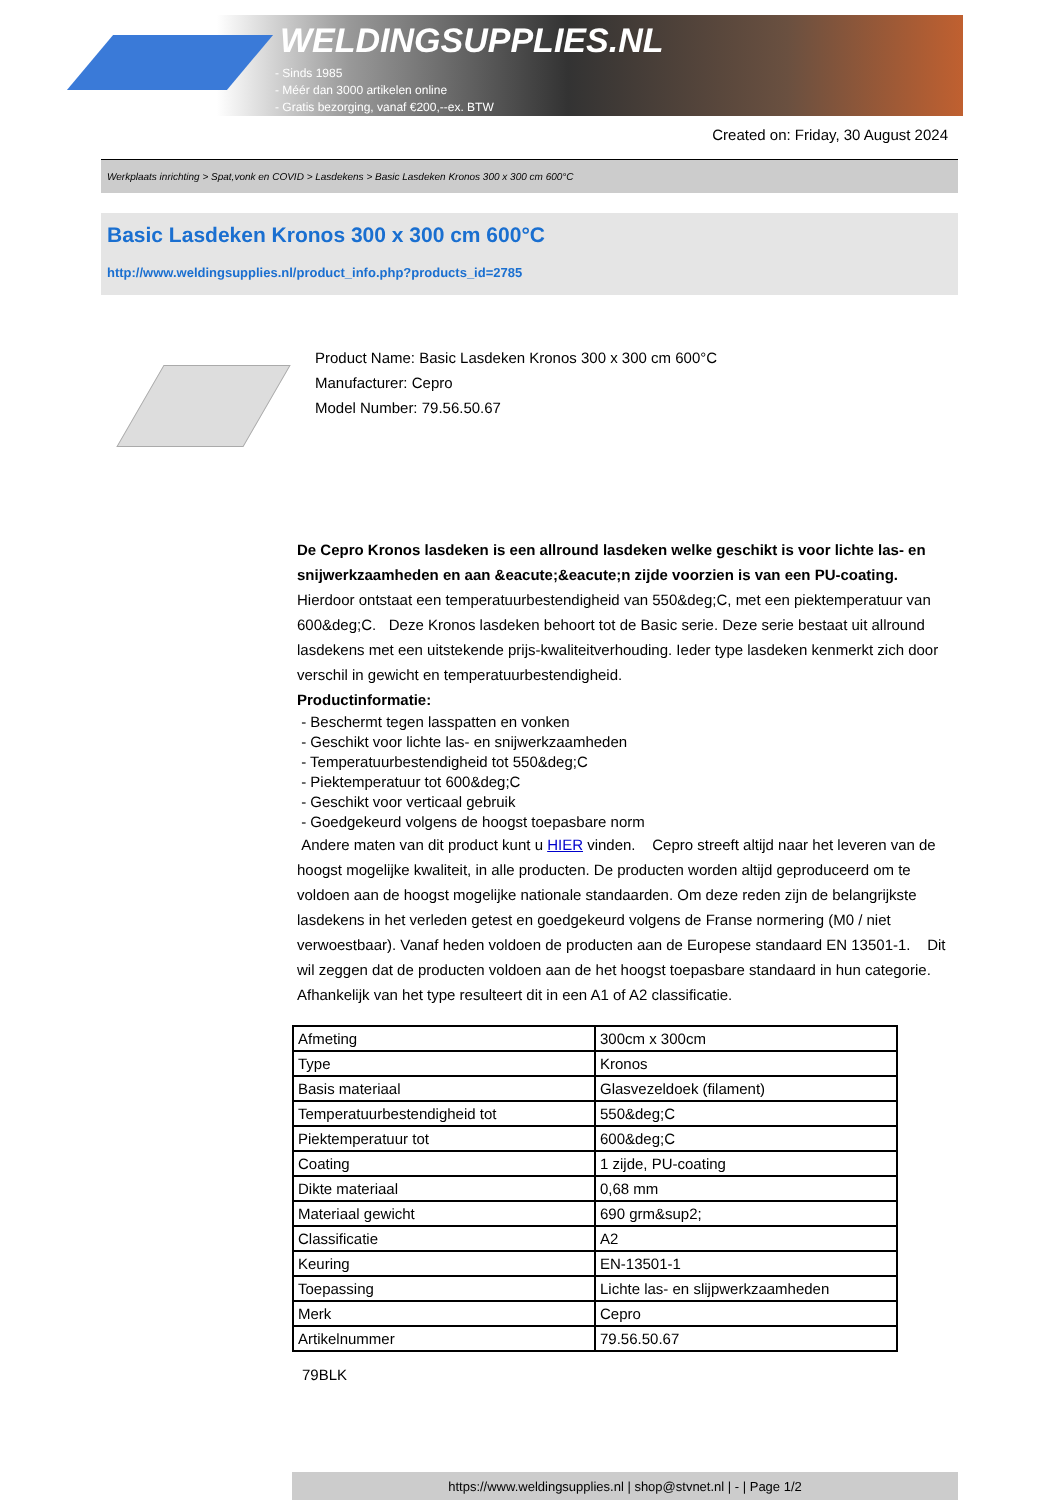WELDINGSUPPLIES.NL
- Sinds 1985
- Méér dan 3000 artikelen online
- Gratis bezorging, vanaf €200,--ex. BTW
Created on: Friday, 30 August 2024
Werkplaats inrichting > Spat,vonk en COVID > Lasdekens > Basic Lasdeken Kronos 300 x 300 cm 600°C
Basic Lasdeken Kronos 300 x 300 cm 600°C
http://www.weldingsupplies.nl/product_info.php?products_id=2785
Product Name: Basic Lasdeken Kronos 300 x 300 cm 600°C
Manufacturer: Cepro
Model Number: 79.56.50.67
De Cepro Kronos lasdeken is een allround lasdeken welke geschikt is voor lichte las- en snijwerkzaamheden en aan &eacute;&eacute;n zijde voorzien is van een PU-coating. Hierdoor ontstaat een temperatuurbestendigheid van 550&deg;C, met een piektemperatuur van 600&deg;C. Deze Kronos lasdeken behoort tot de Basic serie. Deze serie bestaat uit allround lasdekens met een uitstekende prijs-kwaliteitverhouding. Ieder type lasdeken kenmerkt zich door verschil in gewicht en temperatuurbestendigheid.
Productinformatie:
- Beschermt tegen lasspatten en vonken
- Geschikt voor lichte las- en snijwerkzaamheden
- Temperatuurbestendigheid tot 550&deg;C
- Piektemperatuur tot 600&deg;C
- Geschikt voor verticaal gebruik
- Goedgekeurd volgens de hoogst toepasbare norm
Andere maten van dit product kunt u HIER vinden. Cepro streeft altijd naar het leveren van de hoogst mogelijke kwaliteit, in alle producten. De producten worden altijd geproduceerd om te voldoen aan de hoogst mogelijke nationale standaarden. Om deze reden zijn de belangrijkste lasdekens in het verleden getest en goedgekeurd volgens de Franse normering (M0 / niet verwoestbaar). Vanaf heden voldoen de producten aan de Europese standaard EN 13501-1. Dit wil zeggen dat de producten voldoen aan de het hoogst toepasbare standaard in hun categorie. Afhankelijk van het type resulteert dit in een A1 of A2 classificatie.
| Afmeting | 300cm x 300cm |
| Type | Kronos |
| Basis materiaal | Glasvezeldoek (filament) |
| Temperatuurbestendigheid tot | 550&deg;C |
| Piektemperatuur tot | 600&deg;C |
| Coating | 1 zijde, PU-coating |
| Dikte materiaal | 0,68 mm |
| Materiaal gewicht | 690 grm&sup2; |
| Classificatie | A2 |
| Keuring | EN-13501-1 |
| Toepassing | Lichte las- en slijpwerkzaamheden |
| Merk | Cepro |
| Artikelnummer | 79.56.50.67 |
79BLK
https://www.weldingsupplies.nl | shop@stvnet.nl | - | Page 1/2